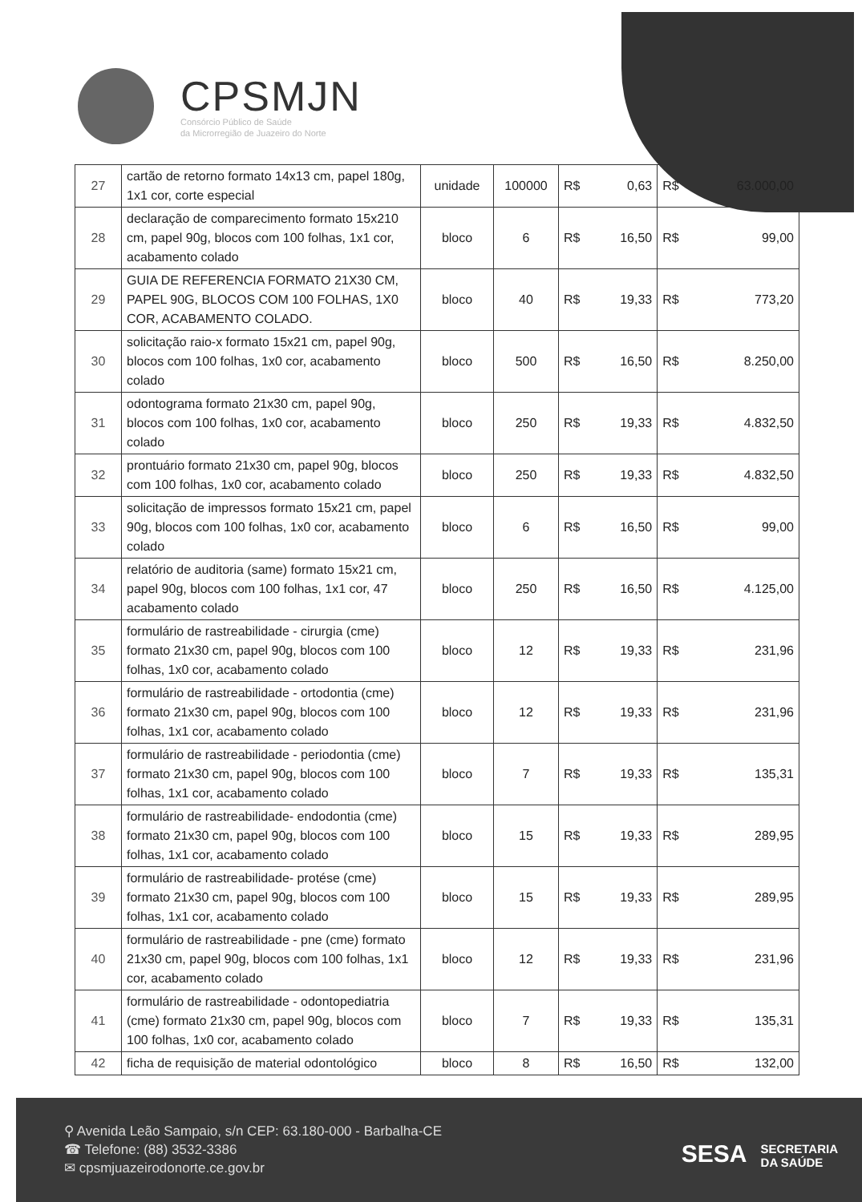CPSMJN
Consórcio Público de Saúde
da Microrregião de Juazeiro do Norte
| 27 | cartão de retorno formato 14x13 cm, papel 180g, 1x1 cor, corte especial | unidade | 100000 | R$ | 0,63 | R$ | 63.000,00 |
| 28 | declaração de comparecimento formato 15x210 cm, papel 90g, blocos com 100 folhas, 1x1 cor, acabamento colado | bloco | 6 | R$ | 16,50 | R$ | 99,00 |
| 29 | GUIA DE REFERENCIA FORMATO 21X30 CM, PAPEL 90G, BLOCOS COM 100 FOLHAS, 1X0 COR, ACABAMENTO COLADO. | bloco | 40 | R$ | 19,33 | R$ | 773,20 |
| 30 | solicitação raio-x formato 15x21 cm, papel 90g, blocos com 100 folhas, 1x0 cor, acabamento colado | bloco | 500 | R$ | 16,50 | R$ | 8.250,00 |
| 31 | odontograma formato 21x30 cm, papel 90g, blocos com 100 folhas, 1x0 cor, acabamento colado | bloco | 250 | R$ | 19,33 | R$ | 4.832,50 |
| 32 | prontuário formato 21x30 cm, papel 90g, blocos com 100 folhas, 1x0 cor, acabamento colado | bloco | 250 | R$ | 19,33 | R$ | 4.832,50 |
| 33 | solicitação de impressos formato 15x21 cm, papel 90g, blocos com 100 folhas, 1x0 cor, acabamento colado | bloco | 6 | R$ | 16,50 | R$ | 99,00 |
| 34 | relatório de auditoria (same) formato 15x21 cm, papel 90g, blocos com 100 folhas, 1x1 cor, 47 acabamento colado | bloco | 250 | R$ | 16,50 | R$ | 4.125,00 |
| 35 | formulário de rastreabilidade - cirurgia (cme) formato 21x30 cm, papel 90g, blocos com 100 folhas, 1x0 cor, acabamento colado | bloco | 12 | R$ | 19,33 | R$ | 231,96 |
| 36 | formulário de rastreabilidade - ortodontia (cme) formato 21x30 cm, papel 90g, blocos com 100 folhas, 1x1 cor, acabamento colado | bloco | 12 | R$ | 19,33 | R$ | 231,96 |
| 37 | formulário de rastreabilidade - periodontia (cme) formato 21x30 cm, papel 90g, blocos com 100 folhas, 1x1 cor, acabamento colado | bloco | 7 | R$ | 19,33 | R$ | 135,31 |
| 38 | formulário de rastreabilidade- endodontia (cme) formato 21x30 cm, papel 90g, blocos com 100 folhas, 1x1 cor, acabamento colado | bloco | 15 | R$ | 19,33 | R$ | 289,95 |
| 39 | formulário de rastreabilidade- protése (cme) formato 21x30 cm, papel 90g, blocos com 100 folhas, 1x1 cor, acabamento colado | bloco | 15 | R$ | 19,33 | R$ | 289,95 |
| 40 | formulário de rastreabilidade - pne (cme) formato 21x30 cm, papel 90g, blocos com 100 folhas, 1x1 cor, acabamento colado | bloco | 12 | R$ | 19,33 | R$ | 231,96 |
| 41 | formulário de rastreabilidade - odontopediatria (cme) formato 21x30 cm, papel 90g, blocos com 100 folhas, 1x0 cor, acabamento colado | bloco | 7 | R$ | 19,33 | R$ | 135,31 |
| 42 | ficha de requisição de material odontológico | bloco | 8 | R$ | 16,50 | R$ | 132,00 |
⚲ Avenida Leão Sampaio, s/n CEP: 63.180-000 - Barbalha-CE
☎ Telefone: (88) 3532-3386
✉ cpsmjuazeirodonorte.ce.gov.br
SESA SECRETARIA
DA SAÚDE